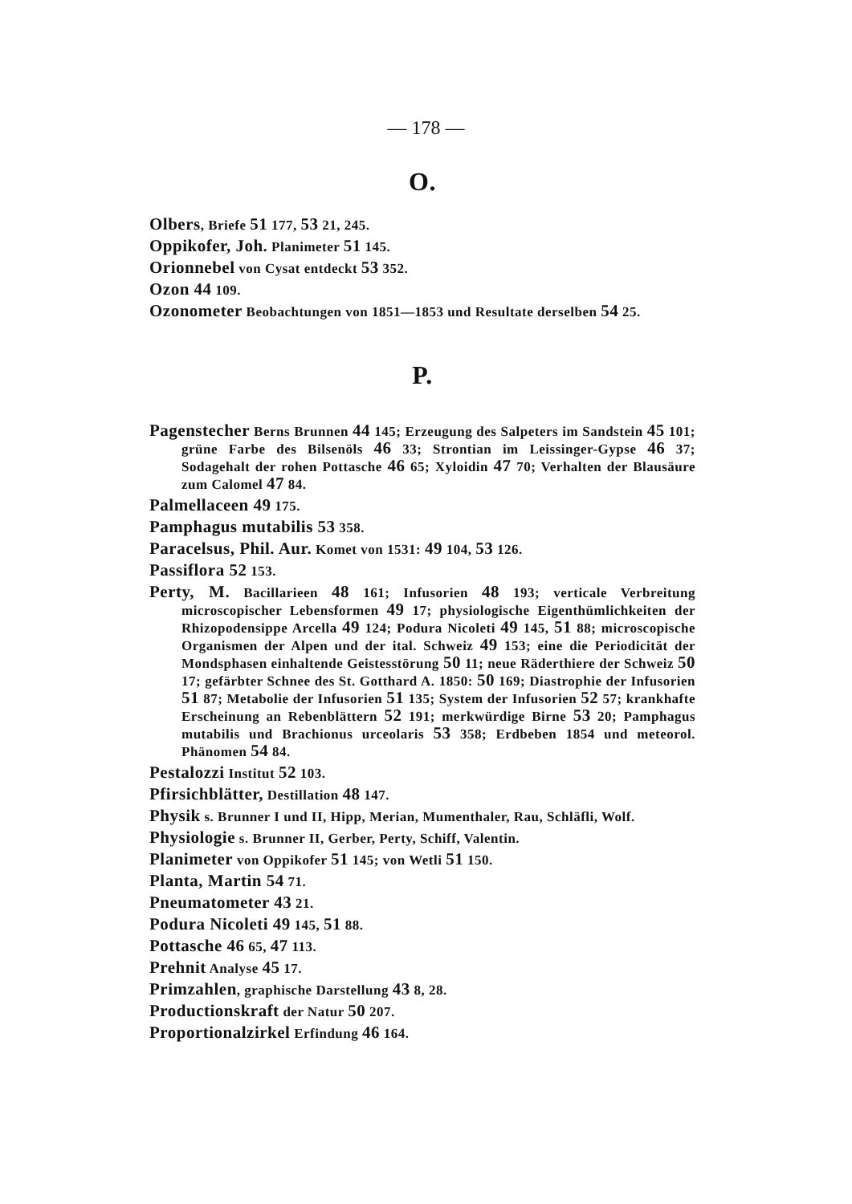— 178 —
O.
Olbers, Briefe 51 177, 53 21, 245.
Oppikofer, Joh. Planimeter 51 145.
Orionnebel von Cysat entdeckt 53 352.
Ozon 44 109.
Ozonometer Beobachtungen von 1851—1853 und Resultate derselben 54 25.
P.
Pagenstecher Berns Brunnen 44 145; Erzeugung des Salpeters im Sandstein 45 101; grüne Farbe des Bilsenöls 46 33; Strontian im Leissinger-Gypse 46 37; Sodagehalt der rohen Pottasche 46 65; Xyloidin 47 70; Verhalten der Blausäure zum Calomel 47 84.
Palmellaceen 49 175.
Pamphagus mutabilis 53 358.
Paracelsus, Phil. Aur. Komet von 1531: 49 104, 53 126.
Passiflora 52 153.
Perty, M. Bacillarieen 48 161; Infusorien 48 193; verticale Verbreitung microscopischer Lebensformen 49 17; physiologische Eigenthümlichkeiten der Rhizopodensippe Arcella 49 124; Podura Nicoleti 49 145, 51 88; microscopische Organismen der Alpen und der ital. Schweiz 49 153; eine die Periodicität der Mondsphasen einhaltende Geistesstörung 50 11; neue Räderthiere der Schweiz 50 17; gefärbter Schnee des St. Gotthard A. 1850: 50 169; Diastrophie der Infusorien 51 87; Metabolie der Infusorien 51 135; System der Infusorien 52 57; krankhafte Erscheinung an Rebenblättern 52 191; merkwürdige Birne 53 20; Pamphagus mutabilis und Brachionus urceolaris 53 358; Erdbeben 1854 und meteorol. Phänomen 54 84.
Pestalozzi Institut 52 103.
Pfirsichblätter, Destillation 48 147.
Physik s. Brunner I und II, Hipp, Merian, Mumenthaler, Rau, Schläfli, Wolf.
Physiologie s. Brunner II, Gerber, Perty, Schiff, Valentin.
Planimeter von Oppikofer 51 145; von Wetli 51 150.
Planta, Martin 54 71.
Pneumatometer 43 21.
Podura Nicoleti 49 145, 51 88.
Pottasche 46 65, 47 113.
Prehnit Analyse 45 17.
Primzahlen, graphische Darstellung 43 8, 28.
Productionskraft der Natur 50 207.
Proportionalzirkel Erfindung 46 164.